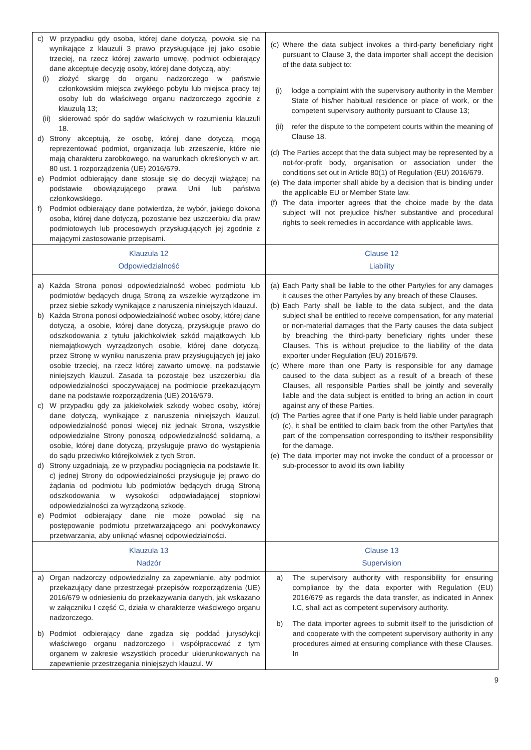| c) W przypadku gdy osoba, której dane dotyczą, powoła się na wynikające z klauzuli 3 prawo przysługujące jej jako osobie trzeciej, na rzecz której zawarto umowę, podmiot odbierający dane akceptuje decyzję osoby, której dane dotyczą, aby: (i) złożyć skargę do organu nadzorczego w państwie członkowskim miejsca zwykłego pobytu lub miejsca pracy tej osoby lub do właściwego organu nadzorczego zgodnie z klauzulą 13; (ii) skierować spór do sądów właściwych w rozumieniu klauzuli 18. d) Strony akceptują, że osobę, której dane dotyczą, mogą reprezentować podmiot, organizacja lub zrzeszenie, które nie mają charakteru zarobkowego, na warunkach określonych w art. 80 ust. 1 rozporządzenia (UE) 2016/679. e) Podmiot odbierający dane stosuje się do decyzji wiążącej na podstawie obowiązującego prawa Unii lub państwa członkowskiego. f) Podmiot odbierający dane potwierdza, że wybór, jakiego dokona osoba, której dane dotyczą, pozostanie bez uszczerbku dla praw podmiotowych lub procesowych przysługujących jej zgodnie z mającymi zastosowanie przepisami. | (c) Where the data subject invokes a third-party beneficiary right pursuant to Clause 3, the data importer shall accept the decision of the data subject to: (i) lodge a complaint with the supervisory authority in the Member State of his/her habitual residence or place of work, or the competent supervisory authority pursuant to Clause 13; (ii) refer the dispute to the competent courts within the meaning of Clause 18. (d) The Parties accept that the data subject may be represented by a not-for-profit body, organisation or association under the conditions set out in Article 80(1) of Regulation (EU) 2016/679. (e) The data importer shall abide by a decision that is binding under the applicable EU or Member State law. (f) The data importer agrees that the choice made by the data subject will not prejudice his/her substantive and procedural rights to seek remedies in accordance with applicable laws. |
| Klauzula 12 Odpowiedzialność | Clause 12 Liability |
| a) Każda Strona ponosi odpowiedzialność wobec podmiotu lub podmiotów będących drugą Stroną za wszelkie wyrządzone im przez siebie szkody wynikające z naruszenia niniejszych klauzul. b) Każda Strona ponosi odpowiedzialność wobec osoby, której dane dotyczą, a osobie, której dane dotyczą, przysługuje prawo do odszkodowania z tytułu jakichkolwiek szkód majątkowych lub niemajątkowych wyrządzonych osobie, której dane dotyczą, przez Stronę w wyniku naruszenia praw przysługujących jej jako osobie trzeciej, na rzecz której zawarto umowę, na podstawie niniejszych klauzul. Zasada ta pozostaje bez uszczerbku dla odpowiedzialności spoczywającej na podmiocie przekazującym dane na podstawie rozporządzenia (UE) 2016/679. c) W przypadku gdy za jakiekolwiek szkody wobec osoby, której dane dotyczą, wynikające z naruszenia niniejszych klauzul, odpowiedzialność ponosi więcej niż jednak Strona, wszystkie odpowiedzialne Strony ponoszą odpowiedzialność solidarną, a osobie, której dane dotyczą, przysługuje prawo do wystąpienia do sądu przeciwko którejkolwiek z tych Stron. d) Strony uzgadniają, że w przypadku pociągnięcia na podstawie lit. c) jednej Strony do odpowiedzialności przysługuje jej prawo do żądania od podmiotu lub podmiotów będących drugą Stroną odszkodowania w wysokości odpowiadającej stopniowi odpowiedzialności za wyrządzoną szkodę. e) Podmiot odbierający dane nie może powołać się na postępowanie podmiotu przetwarzającego ani podwykonawcy przetwarzania, aby uniknąć własnej odpowiedzialności. | (a) Each Party shall be liable to the other Party/ies for any damages it causes the other Party/ies by any breach of these Clauses. (b) Each Party shall be liable to the data subject, and the data subject shall be entitled to receive compensation, for any material or non-material damages that the Party causes the data subject by breaching the third-party beneficiary rights under these Clauses. This is without prejudice to the liability of the data exporter under Regulation (EU) 2016/679. (c) Where more than one Party is responsible for any damage caused to the data subject as a result of a breach of these Clauses, all responsible Parties shall be jointly and severally liable and the data subject is entitled to bring an action in court against any of these Parties. (d) The Parties agree that if one Party is held liable under paragraph (c), it shall be entitled to claim back from the other Party/ies that part of the compensation corresponding to its/their responsibility for the damage. (e) The data importer may not invoke the conduct of a processor or sub-processor to avoid its own liability |
| Klauzula 13 Nadzór | Clause 13 Supervision |
| a) Organ nadzorczy odpowiedzialny za zapewnianie, aby podmiot przekazujący dane przestrzegał przepisów rozporządzenia (UE) 2016/679 w odniesieniu do przekazywania danych, jak wskazano w załączniku I część C, działa w charakterze właściwego organu nadzorczego. b) Podmiot odbierający dane zgadza się poddać jurysdykcji właściwego organu nadzorczego i współpracować z tym organem w zakresie wszystkich procedur ukierunkowanych na zapewnienie przestrzegania niniejszych klauzul. W | a) The supervisory authority with responsibility for ensuring compliance by the data exporter with Regulation (EU) 2016/679 as regards the data transfer, as indicated in Annex I.C, shall act as competent supervisory authority. b) The data importer agrees to submit itself to the jurisdiction of and cooperate with the competent supervisory authority in any procedures aimed at ensuring compliance with these Clauses. In |
9